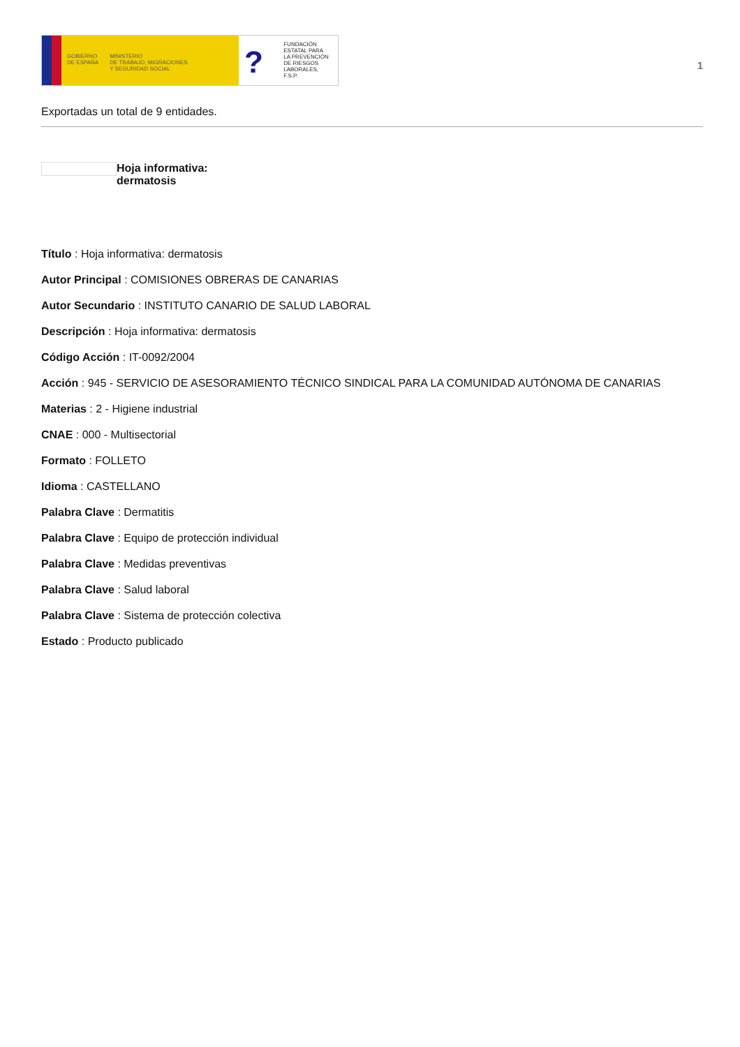GOBIERNO
DE ESPAÑA
MINISTERIO
DE TRABAJO, MIGRACIONES
Y SEGURIDAD SOCIAL
? FUNDACIÓN
ESTATAL PARA
LA PREVENCIÓN
DE RIESGOS
LABORALES, F.S.P.
1
Exportadas un total de 9 entidades.
Hoja informativa:
dermatosis
Título : Hoja informativa: dermatosis
Autor Principal : COMISIONES OBRERAS DE CANARIAS
Autor Secundario : INSTITUTO CANARIO DE SALUD LABORAL
Descripción : Hoja informativa: dermatosis
Código Acción : IT-0092/2004
Acción : 945 - SERVICIO DE ASESORAMIENTO TÉCNICO SINDICAL PARA LA COMUNIDAD AUTÓNOMA DE CANARIAS
Materias : 2 - Higiene industrial
CNAE : 000 - Multisectorial
Formato : FOLLETO
Idioma : CASTELLANO
Palabra Clave : Dermatitis
Palabra Clave : Equipo de protección individual
Palabra Clave : Medidas preventivas
Palabra Clave : Salud laboral
Palabra Clave : Sistema de protección colectiva
Estado : Producto publicado